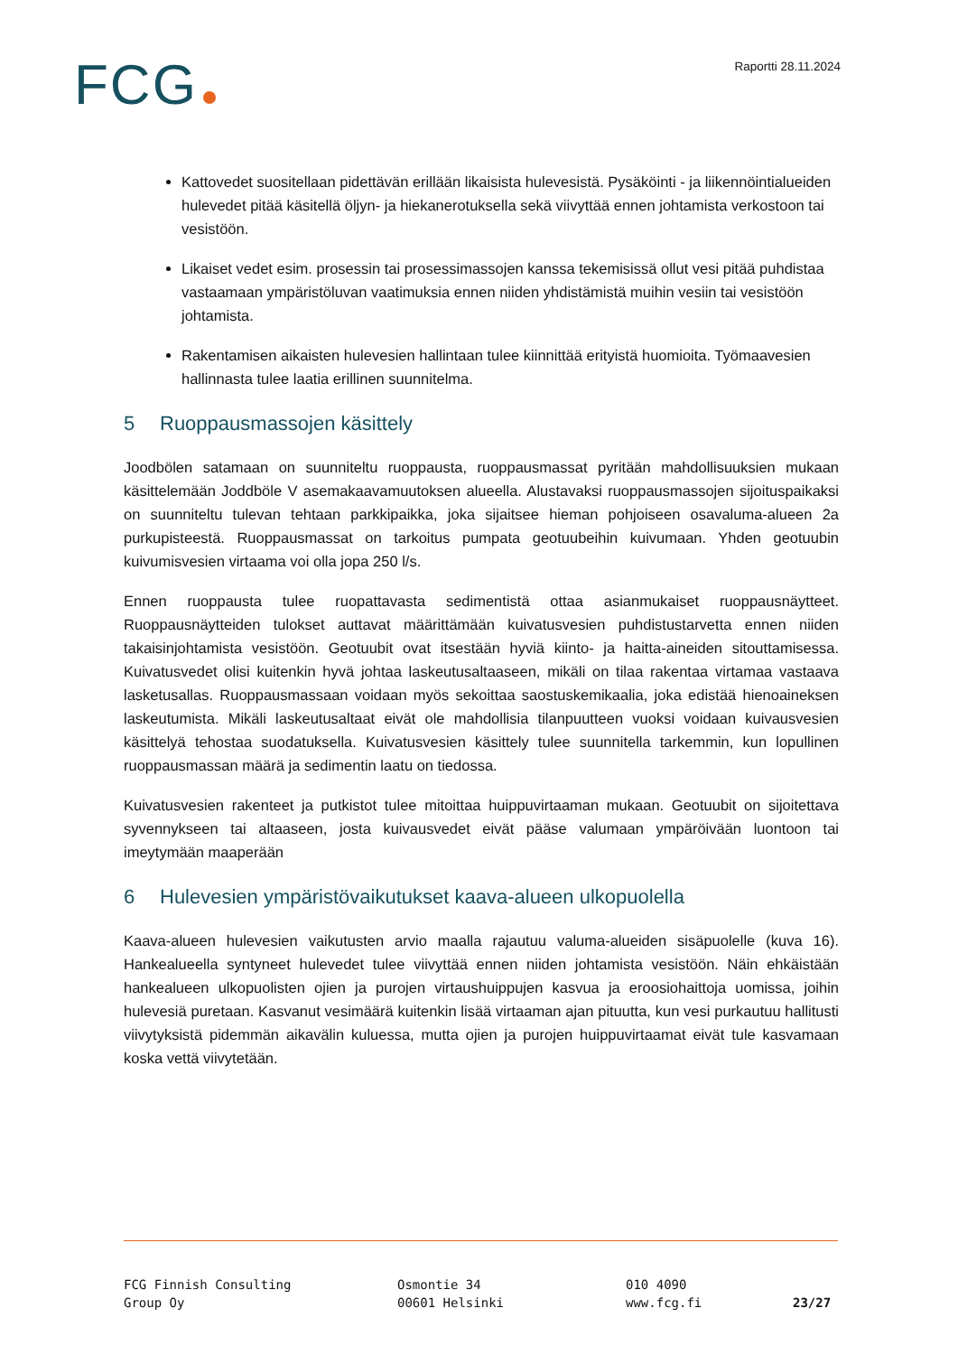FCG Raportti 28.11.2024
Kattovedet suositellaan pidettävän erillään likaisista hulevesistä. Pysäköinti - ja liikennöin­tialueiden hulevedet pitää käsitellä öljyn- ja hiekanerotuksella sekä viivyttää ennen johta­mista verkostoon tai vesistöön.
Likaiset vedet esim. prosessin tai prosessimassojen kanssa tekemisissä ollut vesi pitää puhdistaa vastaamaan ympäristöluvan vaatimuksia ennen niiden yhdistämistä muihin ve­siin tai vesistöön johtamista.
Rakentamisen aikaisten hulevesien hallintaan tulee kiinnittää erityistä huomioita. Työmaa­vesien hallinnasta tulee laatia erillinen suunnitelma.
5 Ruoppausmassojen käsittely
Joodbölen satamaan on suunniteltu ruoppausta, ruoppausmassat pyritään mahdollisuuksien mu­kaan käsittelemään Joddböle V asemakaavamuutoksen alueella. Alustavaksi ruoppausmassojen sijoituspaikaksi on suunniteltu tulevan tehtaan parkkipaikka, joka sijaitsee hieman pohjoiseen osa­valuma-alueen 2a purkupisteestä. Ruoppausmassat on tarkoitus pumpata geotuubeihin kuivu­maan. Yhden geotuubin kuivumisvesien virtaama voi olla jopa 250 l/s.
Ennen ruoppausta tulee ruopattavasta sedimentistä ottaa asianmukaiset ruoppausnäytteet. Ruoppausnäytteiden tulokset auttavat määrittämään kuivatusvesien puhdistustarvetta ennen niiden takaisinjohtamista vesistöön. Geotuubit ovat itsestään hyviä kiinto- ja haitta-aineiden si­touttamisessa. Kuivatusvedet olisi kuitenkin hyvä johtaa laskeutusaltaaseen, mikäli on tilaa raken­taa virtamaa vastaava lasketusallas. Ruoppausmassaan voidaan myös sekoittaa saostuskemikaalia, joka edistää hienoaineksen laskeutumista. Mikäli laskeutusaltaat eivät ole mahdollisia tilanpuut­teen vuoksi voidaan kuivausvesien käsittelyä tehostaa suodatuksella. Kuivatusvesien käsittely tulee suunnitella tarkemmin, kun lopullinen ruoppausmassan määrä ja sedimentin laatu on tiedossa.
Kuivatusvesien rakenteet ja putkistot tulee mitoittaa huippuvirtaaman mukaan. Geotuubit on sijoi­tettava syvennykseen tai altaaseen, josta kuivausvedet eivät pääse valumaan ympäröivään luon­toon tai imeytymään maaperään
6 Hulevesien ympäristövaikutukset kaava-alueen ulkopuolella
Kaava-alueen hulevesien vaikutusten arvio maalla rajautuu valuma-alueiden sisäpuolelle (kuva 16). Hankealueella syntyneet hulevedet tulee viivyttää ennen niiden johtamista vesistöön. Näin ehkäis­tään hankealueen ulkopuolisten ojien ja purojen virtaushuippujen kasvua ja eroosiohaittoja uo­missa, joihin hulevesiä puretaan. Kasvanut vesimäärä kuitenkin lisää virtaaman ajan pituutta, kun vesi purkautuu hallitusti viivytyksistä pidemmän aikavälin kuluessa, mutta ojien ja purojen huippu­virtaamat eivät tule kasvamaan koska vettä viivytetään.
FCG Finnish Consulting
Group Oy
Osmontie 34
00601 Helsinki
010 4090
www.fcg.fi
23/27